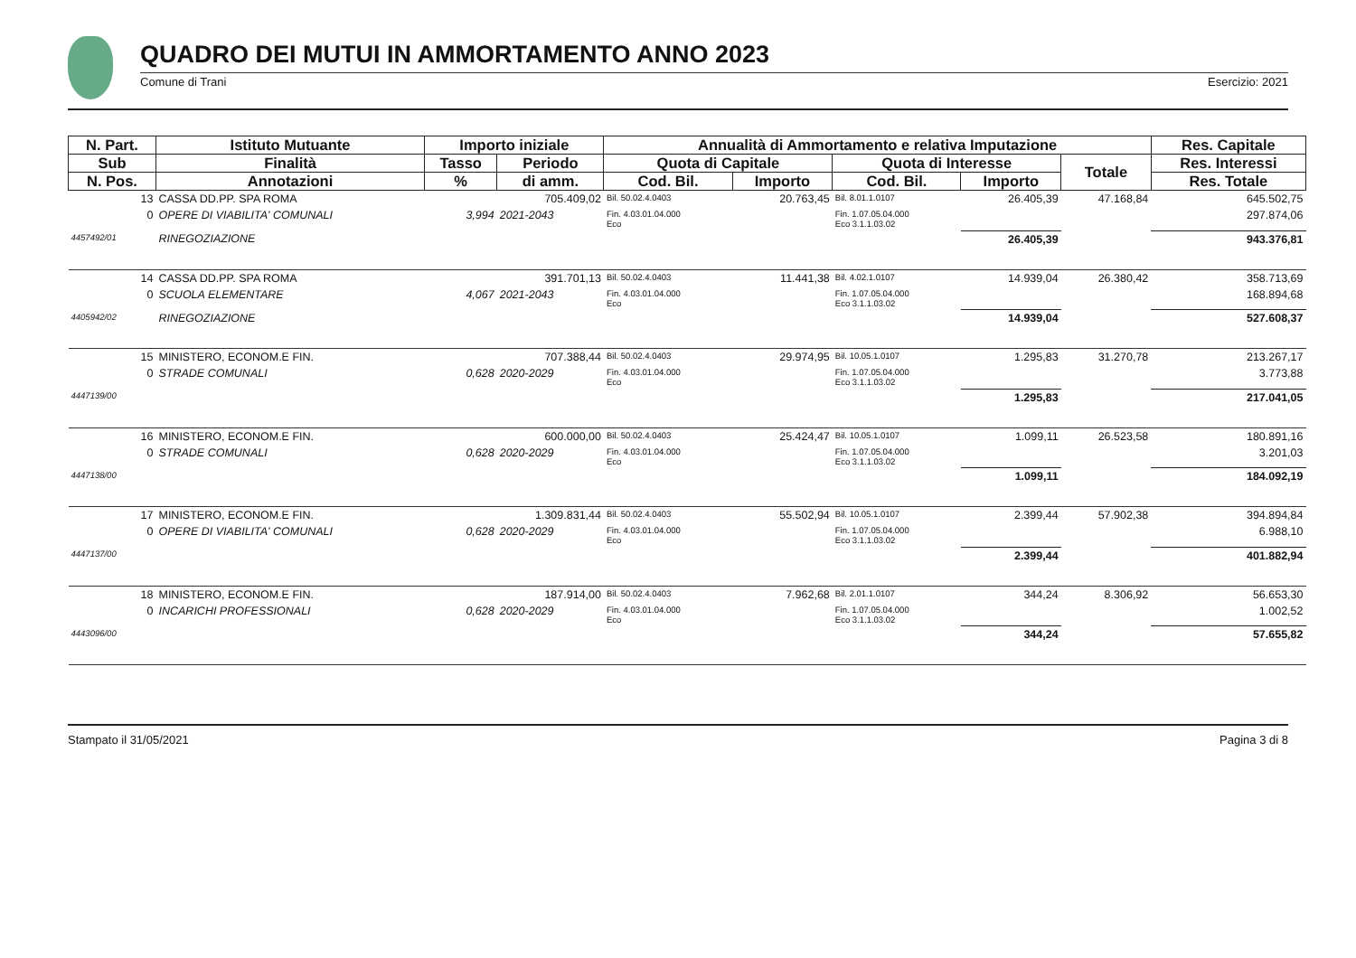QUADRO DEI MUTUI IN AMMORTAMENTO ANNO 2023
Comune di Trani Esercizio: 2021
| N. Part. | Istituto Mutuante | Importo iniziale | | Annualità di Ammortamento e relativa Imputazione | | | | | Res. Capitale |
| --- | --- | --- | --- | --- | --- | --- | --- | --- | --- |
| Sub | Finalità | Tasso | Periodo | Quota di Capitale | | Quota di Interesse | | Totale | Res. Interessi |
| N. Pos. | Annotazioni | % | di amm. | Cod. Bil. | Importo | Cod. Bil. | Importo | | Res. Totale |
| 13 | CASSA DD.PP. SPA ROMA | | 705.409,02 | Bil. 50.02.4.0403 | 20.763,45 | Bil. 8.01.1.0107 | 26.405,39 | 47.168,84 | 645.502,75 |
| 0 | OPERE DI VIABILITA' COMUNALI | 3,994 | 2021-2043 | Fin. 4.03.01.04.000 Eco | | Fin. 1.07.05.04.000 Eco 3.1.1.03.02 | | | 297.874,06 |
| 4457492/01 | RINEGOZIAZIONE | | | | | | 26.405,39 | | 943.376,81 |
| 14 | CASSA DD.PP. SPA ROMA | | 391.701,13 | Bil. 50.02.4.0403 | 11.441,38 | Bil. 4.02.1.0107 | 14.939,04 | 26.380,42 | 358.713,69 |
| 0 | SCUOLA ELEMENTARE | 4,067 | 2021-2043 | Fin. 4.03.01.04.000 Eco | | Fin. 1.07.05.04.000 Eco 3.1.1.03.02 | | | 168.894,68 |
| 4405942/02 | RINEGOZIAZIONE | | | | | | 14.939,04 | | 527.608,37 |
| 15 | MINISTERO, ECONOM.E FIN. | | 707.388,44 | Bil. 50.02.4.0403 | 29.974,95 | Bil. 10.05.1.0107 | 1.295,83 | 31.270,78 | 213.267,17 |
| 0 | STRADE COMUNALI | 0,628 | 2020-2029 | Fin. 4.03.01.04.000 Eco | | Fin. 1.07.05.04.000 Eco 3.1.1.03.02 | | | 3.773,88 |
| 4447139/00 | | | | | | | 1.295,83 | | 217.041,05 |
| 16 | MINISTERO, ECONOM.E FIN. | | 600.000,00 | Bil. 50.02.4.0403 | 25.424,47 | Bil. 10.05.1.0107 | 1.099,11 | 26.523,58 | 180.891,16 |
| 0 | STRADE COMUNALI | 0,628 | 2020-2029 | Fin. 4.03.01.04.000 Eco | | Fin. 1.07.05.04.000 Eco 3.1.1.03.02 | | | 3.201,03 |
| 4447138/00 | | | | | | | 1.099,11 | | 184.092,19 |
| 17 | MINISTERO, ECONOM.E FIN. | | 1.309.831,44 | Bil. 50.02.4.0403 | 55.502,94 | Bil. 10.05.1.0107 | 2.399,44 | 57.902,38 | 394.894,84 |
| 0 | OPERE DI VIABILITA' COMUNALI | 0,628 | 2020-2029 | Fin. 4.03.01.04.000 Eco | | Fin. 1.07.05.04.000 Eco 3.1.1.03.02 | | | 6.988,10 |
| 4447137/00 | | | | | | | 2.399,44 | | 401.882,94 |
| 18 | MINISTERO, ECONOM.E FIN. | | 187.914,00 | Bil. 50.02.4.0403 | 7.962,68 | Bil. 2.01.1.0107 | 344,24 | 8.306,92 | 56.653,30 |
| 0 | INCARICHI PROFESSIONALI | 0,628 | 2020-2029 | Fin. 4.03.01.04.000 Eco | | Fin. 1.07.05.04.000 Eco 3.1.1.03.02 | | | 1.002,52 |
| 4443096/00 | | | | | | | 344,24 | | 57.655,82 |
Stampato il 31/05/2021 Pagina 3 di 8